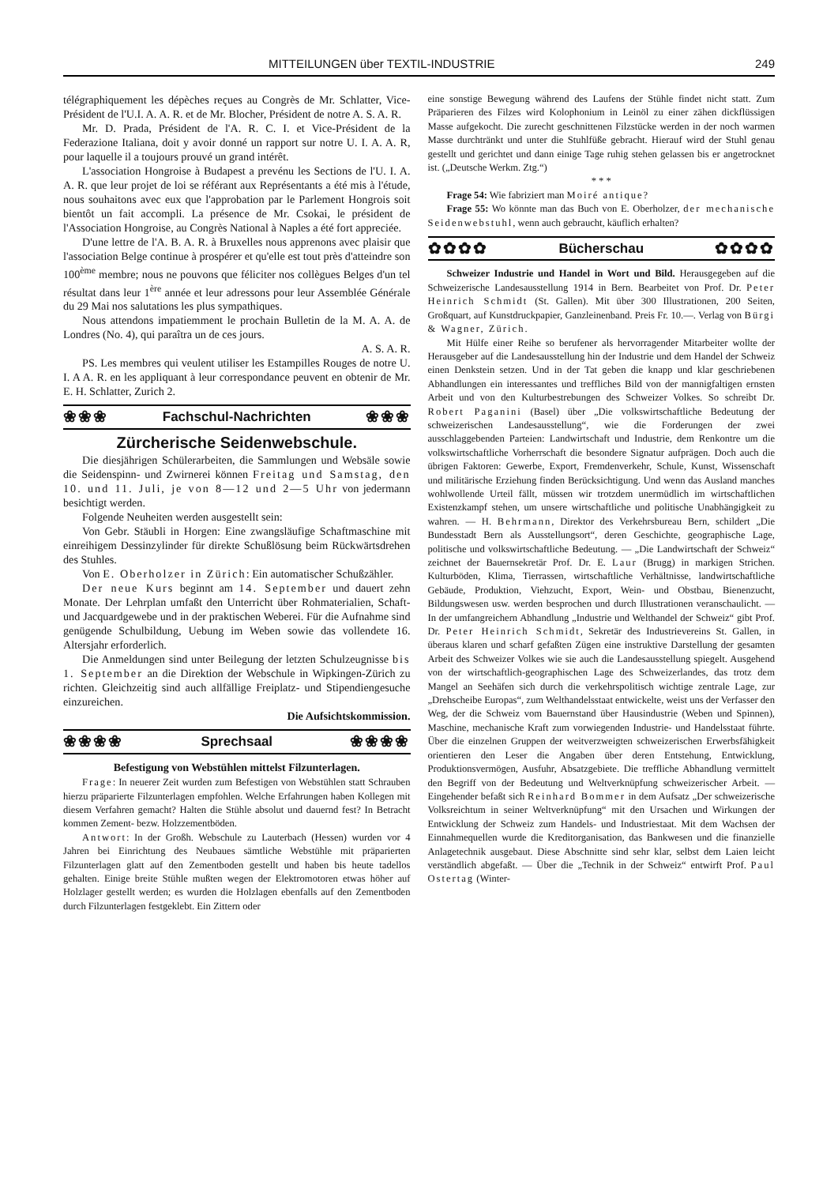MITTEILUNGEN über TEXTIL-INDUSTRIE 249
télégraphiquement les dépèches reçues au Congrès de Mr. Schlatter, Vice-Président de l'U.I. A. A. R. et de Mr. Blocher, Président de notre A. S. A. R.
Mr. D. Prada, Président de l'A. R. C. I. et Vice-Président de la Federazione Italiana, doit y avoir donné un rapport sur notre U. I. A. A. R, pour laquelle il a toujours prouvé un grand intérêt.
L'association Hongroise à Budapest a prevénu les Sections de l'U. I. A. A. R. que leur projet de loi se référant aux Représentants a été mis à l'étude, nous souhaitons avec eux que l'approbation par le Parlement Hongrois soit bientôt un fait accompli. La présence de Mr. Csokai, le président de l'Association Hongroise, au Congrès National à Naples a été fort appreciée.
D'une lettre de l'A. B. A. R. à Bruxelles nous apprenons avec plaisir que l'association Belge continue à prospérer et qu'elle est tout près d'atteindre son 100<sup>ème</sup> membre; nous ne pouvons que féliciter nos collègues Belges d'un tel résultat dans leur 1<sup>ère</sup> année et leur adressons pour leur Assemblée Générale du 29 Mai nos salutations les plus sympathiques.
Nous attendons impatiemment le prochain Bulletin de la M. A. A. de Londres (No. 4), qui paraîtra un de ces jours.
A. S. A. R.
PS. Les membres qui veulent utiliser les Estampilles Rouges de notre U. I. A A. R. en les appliquant à leur correspondance peuvent en obtenir de Mr. E. H. Schlatter, Zurich 2.
❀❀❀ Fachschul-Nachrichten ❀❀❀
Zürcherische Seidenwebschule.
Die diesjährigen Schülerarbeiten, die Sammlungen und Websäle sowie die Seidenspinn- und Zwirnerei können Freitag und Samstag, den 10. und 11. Juli, je von 8—12 und 2—5 Uhr von jedermann besichtigt werden.
Folgende Neuheiten werden ausgestellt sein:
Von Gebr. Stäubli in Horgen: Eine zwangsläufige Schaftmaschine mit einreihigem Dessinzylinder für direkte Schußlösung beim Rückwärtsdrehen des Stuhles.
Von E. Oberholzer in Zürich: Ein automatischer Schußzähler.
Der neue Kurs beginnt am 14. September und dauert zehn Monate. Der Lehrplan umfaßt den Unterricht über Rohmaterialien, Schaft- und Jacquardgewebe und in der praktischen Weberei. Für die Aufnahme sind genügende Schulbildung, Uebung im Weben sowie das vollendete 16. Altersjahr erforderlich.
Die Anmeldungen sind unter Beilegung der letzten Schulzeugnisse bis 1. September an die Direktion der Webschule in Wipkingen-Zürich zu richten. Gleichzeitig sind auch allfällige Freiplatz- und Stipendiengesuche einzureichen.
Die Aufsichtskommission.
❀❀❀❀ Sprechsaal ❀❀❀❀
Befestigung von Webstühlen mittelst Filzunterlagen.
Frage: In neuerer Zeit wurden zum Befestigen von Webstühlen statt Schrauben hierzu präparierte Filzunterlagen empfohlen. Welche Erfahrungen haben Kollegen mit diesem Verfahren gemacht? Halten die Stühle absolut und dauernd fest? In Betracht kommen Zement- bezw. Holzzementböden.
Antwort: In der Großh. Webschule zu Lauterbach (Hessen) wurden vor 4 Jahren bei Einrichtung des Neubaues sämtliche Webstühle mit präparierten Filzunterlagen glatt auf den Zementboden gestellt und haben bis heute tadellos gehalten. Einige breite Stühle mußten wegen der Elektromotoren etwas höher auf Holzlager gestellt werden; es wurden die Holzlagen ebenfalls auf den Zementboden durch Filzunterlagen festgeklebt. Ein Zittern oder
eine sonstige Bewegung während des Laufens der Stühle findet nicht statt. Zum Präparieren des Filzes wird Kolophonium in Leinöl zu einer zähen dickflüssigen Masse aufgekocht. Die zurecht geschnittenen Filzstücke werden in der noch warmen Masse durchtränkt und unter die Stuhlfüße gebracht. Hierauf wird der Stuhl genau gestellt und gerichtet und dann einige Tage ruhig stehen gelassen bis er angetrocknet ist. („Deutsche Werkm. Ztg.“)
* * *
Frage 54: Wie fabriziert man Moiré antique?
Frage 55: Wo könnte man das Buch von E. Oberholzer, der mechanische Seidenwebstuhl, wenn auch gebraucht, käuflich erhalten?
✿✿✿✿ Bücherschau ✿✿✿✿
Schweizer Industrie und Handel in Wort und Bild. Herausgegeben auf die Schweizerische Landesausstellung 1914 in Bern. Bearbeitet von Prof. Dr. Peter Heinrich Schmidt (St. Gallen). Mit über 300 Illustrationen, 200 Seiten, Großquart, auf Kunstdruckpapier, Ganzleinenband. Preis Fr. 10.—. Verlag von Bürgi & Wagner, Zürich.
Mit Hülfe einer Reihe so berufener als hervorragender Mitarbeiter wollte der Herausgeber auf die Landesausstellung hin der Industrie und dem Handel der Schweiz einen Denkstein setzen. Und in der Tat geben die knapp und klar geschriebenen Abhandlungen ein interessantes und treffliches Bild von der mannigfaltigen ernsten Arbeit und von den Kulturbestrebungen des Schweizer Volkes. So schreibt Dr. Robert Paganini (Basel) über „Die volkswirtschaftliche Bedeutung der schweizerischen Landesausstellung“, wie die Forderungen der zwei ausschlaggebenden Parteien: Landwirtschaft und Industrie, dem Renkontre um die volkswirtschaftliche Vorherrschaft die besondere Signatur aufprägen. Doch auch die übrigen Faktoren: Gewerbe, Export, Fremdenverkehr, Schule, Kunst, Wissenschaft und militärische Erziehung finden Berücksichtigung. Und wenn das Ausland manches wohlwollende Urteil fällt, müssen wir trotzdem unermüdlich im wirtschaftlichen Existenzkampf stehen, um unsere wirtschaftliche und politische Unabhängigkeit zu wahren. — H. Behrmann, Direktor des Verkehrsbureau Bern, schildert „Die Bundesstadt Bern als Ausstellungsort“, deren Geschichte, geographische Lage, politische und volkswirtschaftliche Bedeutung. — „Die Landwirtschaft der Schweiz“ zeichnet der Bauernsekretär Prof. Dr. E. Laur (Brugg) in markigen Strichen. Kulturböden, Klima, Tierrassen, wirtschaftliche Verhältnisse, landwirtschaftliche Gebäude, Produktion, Viehzucht, Export, Wein- und Obstbau, Bienenzucht, Bildungswesen usw. werden besprochen und durch Illustrationen veranschaulicht. — In der umfangreichern Abhandlung „Industrie und Welthandel der Schweiz“ gibt Prof. Dr. Peter Heinrich Schmidt, Sekretär des Industrievereins St. Gallen, in überaus klaren und scharf gefaßten Zügen eine instruktive Darstellung der gesamten Arbeit des Schweizer Volkes wie sie auch die Landesausstellung spiegelt. Ausgehend von der wirtschaftlich-geographischen Lage des Schweizerlandes, das trotz dem Mangel an Seehäfen sich durch die verkehrspolitisch wichtige zentrale Lage, zur „Drehscheibe Europas“, zum Welthandelsstaat entwickelte, weist uns der Verfasser den Weg, der die Schweiz vom Bauernstand über Hausindustrie (Weben und Spinnen), Maschine, mechanische Kraft zum vorwiegenden Industrie- und Handelsstaat führte. Über die einzelnen Gruppen der weitverzweigten schweizerischen Erwerbsfähigkeit orientieren den Leser die Angaben über deren Entstehung, Entwicklung, Produktionsvermögen, Ausfuhr, Absatzgebiete. Die treffliche Abhandlung vermittelt den Begriff von der Bedeutung und Weltverknüpfung schweizerischer Arbeit. — Eingehender befaßt sich Reinhard Bommer in dem Aufsatz „Der schweizerische Volksreichtum in seiner Weltverknüpfung“ mit den Ursachen und Wirkungen der Entwicklung der Schweiz zum Handels- und Industriestaat. Mit dem Wachsen der Einnahmequellen wurde die Kreditorganisation, das Bankwesen und die finanzielle Anlagetechnik ausgebaut. Diese Abschnitte sind sehr klar, selbst dem Laien leicht verständlich abgefaßt. — Über die „Technik in der Schweiz“ entwirft Prof. Paul Ostertag (Winter-